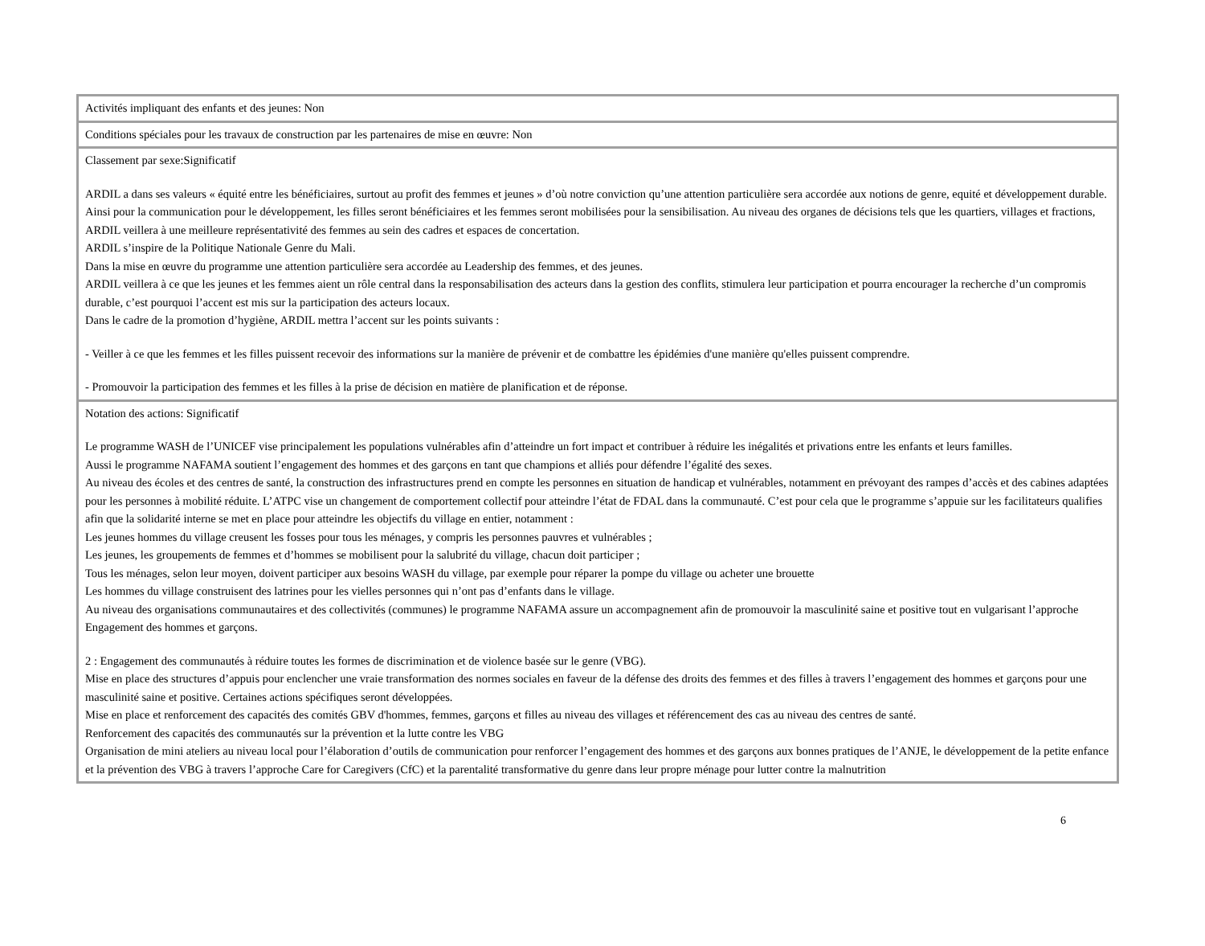| Activités impliquant des enfants et des jeunes: Non |
| Conditions spéciales pour les travaux de construction par les partenaires de mise en œuvre: Non |
| Classement par sexe:Significatif ARDIL a dans ses valeurs « équité entre les bénéficiaires, surtout au profit des femmes et jeunes » d’où notre conviction qu’une attention particulière sera accordée aux notions de genre, equité et développement durable. Ainsi pour la communication pour le développement, les filles seront bénéficiaires et les femmes seront mobilisées pour la sensibilisation. Au niveau des organes de décisions tels que les quartiers, villages et fractions, ARDIL veillera à une meilleure représentativité des femmes au sein des cadres et espaces de concertation. ARDIL s’inspire de la Politique Nationale Genre du Mali. Dans la mise en œuvre du programme une attention particulière sera accordée au Leadership des femmes, et des jeunes. ARDIL veillera à ce que les jeunes et les femmes aient un rôle central dans la responsabilisation des acteurs dans la gestion des conflits, stimulera leur participation et pourra encourager la recherche d’un compromis durable, c’est pourquoi l’accent est mis sur la participation des acteurs locaux. Dans le cadre de la promotion d’hygiène, ARDIL mettra l’accent sur les points suivants : - Veiller à ce que les femmes et les filles puissent recevoir des informations sur la manière de prévenir et de combattre les épidémies d'une manière qu'elles puissent comprendre. - Promouvoir la participation des femmes et les filles à la prise de décision en matière de planification et de réponse. |
| Notation des actions: Significatif Le programme WASH de l’UNICEF vise principalement les populations vulnérables afin d’atteindre un fort impact et contribuer à réduire les inégalités et privations entre les enfants et leurs familles. Aussi le programme NAFAMA soutient l’engagement des hommes et des garçons en tant que champions et alliés pour défendre l’égalité des sexes. Au niveau des écoles et des centres de santé, la construction des infrastructures prend en compte les personnes en situation de handicap et vulnérables, notamment en prévoyant des rampes d’accès et des cabines adaptées pour les personnes à mobilité réduite. L’ATPC vise un changement de comportement collectif pour atteindre l’état de FDAL dans la communauté. C’est pour cela que le programme s’appuie sur les facilitateurs qualifies afin que la solidarité interne se met en place pour atteindre les objectifs du village en entier, notamment : Les jeunes hommes du village creusent les fosses pour tous les ménages, y compris les personnes pauvres et vulnérables ; Les jeunes, les groupements de femmes et d’hommes se mobilisent pour la salubrité du village, chacun doit participer ; Tous les ménages, selon leur moyen, doivent participer aux besoins WASH du village, par exemple pour réparer la pompe du village ou acheter une brouette Les hommes du village construisent des latrines pour les vielles personnes qui n’ont pas d’enfants dans le village. Au niveau des organisations communautaires et des collectivités (communes) le programme NAFAMA assure un accompagnement afin de promouvoir la masculinité saine et positive tout en vulgarisant l’approche Engagement des hommes et garçons. 2 : Engagement des communautés à réduire toutes les formes de discrimination et de violence basée sur le genre (VBG). Mise en place des structures d’appuis pour enclencher une vraie transformation des normes sociales en faveur de la défense des droits des femmes et des filles à travers l’engagement des hommes et garçons pour une masculinité saine et positive. Certaines actions spécifiques seront développées. Mise en place et renforcement des capacités des comités GBV d'hommes, femmes, garçons et filles au niveau des villages et référencement des cas au niveau des centres de santé. Renforcement des capacités des communautés sur la prévention et la lutte contre les VBG Organisation de mini ateliers au niveau local pour l’élaboration d’outils de communication pour renforcer l’engagement des hommes et des garçons aux bonnes pratiques de l’ANJE, le développement de la petite enfance et la prévention des VBG à travers l’approche Care for Caregivers (CfC) et la parentalité transformative du genre dans leur propre ménage pour lutter contre la malnutrition |
​6